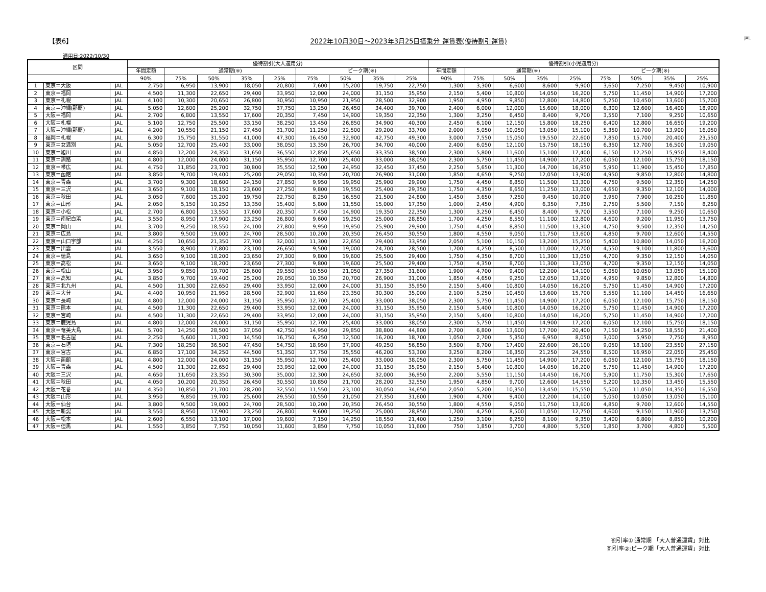【表6】 2022年10月30日～2023年3月25日搭乗分 運賃表(優待割引運賃) JAL
適用日:2022/10/30
| 区間 | | | 優待割引(大人適用分) | | | | | | | | | 優待割引(小児適用分) | | | | | | | | |
| --- | --- | --- | --- | --- | --- | --- | --- | --- | --- | --- | --- | --- | --- | --- | --- | --- | --- | --- | --- | --- |
| | | | 年間定額 | 通常期(※) | | | | ピーク期(※) | | | | 年間定額 | 通常期(※) | | | | ピーク期(※) | | | |
| | | | 90% | 75% | 50% | 35% | 25% | 75% | 50% | 35% | 25% | 90% | 75% | 50% | 35% | 25% | 75% | 50% | 35% | 25% |
| 1 | 東京＝大阪 | JAL | 2,750 | 6,950 | 13,900 | 18,050 | 20,800 | 7,600 | 15,200 | 19,750 | 22,750 | 1,300 | 3,300 | 6,600 | 8,600 | 9,900 | 3,650 | 7,250 | 9,450 | 10,900 |
| 2 | 東京＝福岡 | JAL | 4,500 | 11,300 | 22,650 | 29,400 | 33,950 | 12,000 | 24,000 | 31,150 | 35,950 | 2,150 | 5,400 | 10,800 | 14,050 | 16,200 | 5,750 | 11,450 | 14,900 | 17,200 |
| 3 | 東京＝札幌 | JAL | 4,100 | 10,300 | 20,650 | 26,800 | 30,950 | 10,950 | 21,950 | 28,500 | 32,900 | 1,950 | 4,950 | 9,850 | 12,800 | 14,800 | 5,250 | 10,450 | 13,600 | 15,700 |
| 4 | 東京＝沖縄(那覇) | JAL | 5,050 | 12,600 | 25,200 | 32,750 | 37,750 | 13,250 | 26,450 | 34,400 | 39,700 | 2,400 | 6,000 | 12,000 | 15,600 | 18,000 | 6,300 | 12,600 | 16,400 | 18,900 |
| 5 | 大阪＝福岡 | JAL | 2,700 | 6,800 | 13,550 | 17,600 | 20,350 | 7,450 | 14,900 | 19,350 | 22,350 | 1,300 | 3,250 | 6,450 | 8,400 | 9,700 | 3,550 | 7,100 | 9,250 | 10,650 |
| 6 | 大阪＝札幌 | JAL | 5,100 | 12,750 | 25,500 | 33,150 | 38,250 | 13,450 | 26,850 | 34,900 | 40,300 | 2,450 | 6,100 | 12,150 | 15,800 | 18,250 | 6,400 | 12,800 | 16,650 | 19,200 |
| 7 | 大阪＝沖縄(那覇) | JAL | 4,200 | 10,550 | 21,150 | 27,450 | 31,700 | 11,250 | 22,500 | 29,200 | 33,700 | 2,000 | 5,050 | 10,050 | 13,050 | 15,100 | 5,350 | 10,700 | 13,900 | 16,050 |
| 8 | 福岡＝札幌 | JAL | 6,300 | 15,750 | 31,550 | 41,000 | 47,300 | 16,450 | 32,900 | 42,750 | 49,300 | 3,000 | 7,550 | 15,050 | 19,550 | 22,600 | 7,850 | 15,700 | 20,400 | 23,550 |
| 9 | 東京＝女満別 | JAL | 5,050 | 12,700 | 25,400 | 33,000 | 38,050 | 13,350 | 26,700 | 34,700 | 40,000 | 2,400 | 6,050 | 12,100 | 15,750 | 18,150 | 6,350 | 12,700 | 16,500 | 19,050 |
| 10 | 東京＝旭川 | JAL | 4,850 | 12,200 | 24,350 | 31,650 | 36,550 | 12,850 | 25,650 | 33,350 | 38,500 | 2,300 | 5,800 | 11,600 | 15,100 | 17,400 | 6,150 | 12,250 | 15,950 | 18,400 |
| 11 | 東京＝釧路 | JAL | 4,800 | 12,000 | 24,000 | 31,150 | 35,950 | 12,700 | 25,400 | 33,000 | 38,050 | 2,300 | 5,750 | 11,450 | 14,900 | 17,200 | 6,050 | 12,100 | 15,750 | 18,150 |
| 12 | 東京＝帯広 | JAL | 4,750 | 11,850 | 23,700 | 30,800 | 35,550 | 12,500 | 24,950 | 32,450 | 37,450 | 2,250 | 5,650 | 11,300 | 14,700 | 16,950 | 5,950 | 11,900 | 15,450 | 17,850 |
| 13 | 東京＝函館 | JAL | 3,850 | 9,700 | 19,400 | 25,200 | 29,050 | 10,350 | 20,700 | 26,900 | 31,000 | 1,850 | 4,650 | 9,250 | 12,050 | 13,900 | 4,950 | 9,850 | 12,800 | 14,800 |
| 14 | 東京＝青森 | JAL | 3,700 | 9,300 | 18,600 | 24,150 | 27,850 | 9,950 | 19,950 | 25,900 | 29,900 | 1,750 | 4,450 | 8,850 | 11,500 | 13,300 | 4,750 | 9,500 | 12,350 | 14,250 |
| 15 | 東京＝三沢 | JAL | 3,650 | 9,100 | 18,150 | 23,600 | 27,250 | 9,800 | 19,550 | 25,400 | 29,350 | 1,750 | 4,350 | 8,650 | 11,250 | 13,000 | 4,650 | 9,350 | 12,100 | 14,000 |
| 16 | 東京＝秋田 | JAL | 3,050 | 7,600 | 15,200 | 19,750 | 22,750 | 8,250 | 16,550 | 21,500 | 24,800 | 1,450 | 3,650 | 7,250 | 9,450 | 10,900 | 3,950 | 7,900 | 10,250 | 11,850 |
| 17 | 東京＝山形 | JAL | 2,050 | 5,150 | 10,250 | 13,350 | 15,400 | 5,800 | 11,550 | 15,000 | 17,350 | 1,000 | 2,450 | 4,900 | 6,350 | 7,350 | 2,750 | 5,500 | 7,150 | 8,250 |
| 18 | 東京＝小松 | JAL | 2,700 | 6,800 | 13,550 | 17,600 | 20,350 | 7,450 | 14,900 | 19,350 | 22,350 | 1,300 | 3,250 | 6,450 | 8,400 | 9,700 | 3,550 | 7,100 | 9,250 | 10,650 |
| 19 | 東京＝南紀白浜 | JAL | 3,550 | 8,950 | 17,900 | 23,250 | 26,800 | 9,600 | 19,250 | 25,000 | 28,850 | 1,700 | 4,250 | 8,550 | 11,100 | 12,800 | 4,600 | 9,200 | 11,950 | 13,750 |
| 20 | 東京＝岡山 | JAL | 3,700 | 9,250 | 18,550 | 24,100 | 27,800 | 9,950 | 19,950 | 25,900 | 29,900 | 1,750 | 4,450 | 8,850 | 11,500 | 13,300 | 4,750 | 9,500 | 12,350 | 14,250 |
| 21 | 東京＝広島 | JAL | 3,800 | 9,500 | 19,000 | 24,700 | 28,500 | 10,200 | 20,350 | 26,450 | 30,550 | 1,800 | 4,550 | 9,050 | 11,750 | 13,600 | 4,850 | 9,700 | 12,600 | 14,550 |
| 22 | 東京＝山口宇部 | JAL | 4,250 | 10,650 | 21,350 | 27,700 | 32,000 | 11,300 | 22,650 | 29,400 | 33,950 | 2,050 | 5,100 | 10,150 | 13,200 | 15,250 | 5,400 | 10,800 | 14,050 | 16,200 |
| 23 | 東京＝出雲 | JAL | 3,550 | 8,900 | 17,800 | 23,100 | 26,650 | 9,500 | 19,000 | 24,700 | 28,500 | 1,700 | 4,250 | 8,500 | 11,000 | 12,700 | 4,550 | 9,100 | 11,800 | 13,600 |
| 24 | 東京＝徳島 | JAL | 3,650 | 9,100 | 18,200 | 23,650 | 27,300 | 9,800 | 19,600 | 25,500 | 29,400 | 1,750 | 4,350 | 8,700 | 11,300 | 13,050 | 4,700 | 9,350 | 12,150 | 14,050 |
| 25 | 東京＝高松 | JAL | 3,650 | 9,100 | 18,200 | 23,650 | 27,300 | 9,800 | 19,600 | 25,500 | 29,400 | 1,750 | 4,350 | 8,700 | 11,300 | 13,050 | 4,700 | 9,350 | 12,150 | 14,050 |
| 26 | 東京＝松山 | JAL | 3,950 | 9,850 | 19,700 | 25,600 | 29,550 | 10,550 | 21,050 | 27,350 | 31,600 | 1,900 | 4,700 | 9,400 | 12,200 | 14,100 | 5,050 | 10,050 | 13,050 | 15,100 |
| 27 | 東京＝高知 | JAL | 3,850 | 9,700 | 19,400 | 25,200 | 29,050 | 10,350 | 20,700 | 26,900 | 31,000 | 1,850 | 4,650 | 9,250 | 12,050 | 13,900 | 4,950 | 9,850 | 12,800 | 14,800 |
| 28 | 東京＝北九州 | JAL | 4,500 | 11,300 | 22,650 | 29,400 | 33,950 | 12,000 | 24,000 | 31,150 | 35,950 | 2,150 | 5,400 | 10,800 | 14,050 | 16,200 | 5,750 | 11,450 | 14,900 | 17,200 |
| 29 | 東京＝大分 | JAL | 4,400 | 10,950 | 21,950 | 28,500 | 32,900 | 11,650 | 23,350 | 30,300 | 35,000 | 2,100 | 5,250 | 10,450 | 13,600 | 15,700 | 5,550 | 11,100 | 14,450 | 16,650 |
| 30 | 東京＝長崎 | JAL | 4,800 | 12,000 | 24,000 | 31,150 | 35,950 | 12,700 | 25,400 | 33,000 | 38,050 | 2,300 | 5,750 | 11,450 | 14,900 | 17,200 | 6,050 | 12,100 | 15,750 | 18,150 |
| 31 | 東京＝熊本 | JAL | 4,500 | 11,300 | 22,650 | 29,400 | 33,950 | 12,000 | 24,000 | 31,150 | 35,950 | 2,150 | 5,400 | 10,800 | 14,050 | 16,200 | 5,750 | 11,450 | 14,900 | 17,200 |
| 32 | 東京＝宮崎 | JAL | 4,500 | 11,300 | 22,650 | 29,400 | 33,950 | 12,000 | 24,000 | 31,150 | 35,950 | 2,150 | 5,400 | 10,800 | 14,050 | 16,200 | 5,750 | 11,450 | 14,900 | 17,200 |
| 33 | 東京＝鹿児島 | JAL | 4,800 | 12,000 | 24,000 | 31,150 | 35,950 | 12,700 | 25,400 | 33,000 | 38,050 | 2,300 | 5,750 | 11,450 | 14,900 | 17,200 | 6,050 | 12,100 | 15,750 | 18,150 |
| 34 | 東京＝奄美大島 | JAL | 5,700 | 14,250 | 28,500 | 37,050 | 42,750 | 14,950 | 29,850 | 38,800 | 44,800 | 2,700 | 6,800 | 13,600 | 17,700 | 20,400 | 7,150 | 14,250 | 18,550 | 21,400 |
| 35 | 東京＝名古屋 | JAL | 2,250 | 5,600 | 11,200 | 14,550 | 16,750 | 6,250 | 12,500 | 16,200 | 18,700 | 1,050 | 2,700 | 5,350 | 6,950 | 8,050 | 3,000 | 5,950 | 7,750 | 8,950 |
| 36 | 東京＝石垣 | JAL | 7,300 | 18,250 | 36,500 | 47,450 | 54,750 | 18,950 | 37,900 | 49,250 | 56,850 | 3,500 | 8,700 | 17,400 | 22,600 | 26,100 | 9,050 | 18,100 | 23,550 | 27,150 |
| 37 | 東京＝宮古 | JAL | 6,850 | 17,100 | 34,250 | 44,500 | 51,350 | 17,750 | 35,550 | 46,200 | 53,300 | 3,250 | 8,200 | 16,350 | 21,250 | 24,550 | 8,500 | 16,950 | 22,050 | 25,450 |
| 38 | 大阪＝函館 | JAL | 4,800 | 12,000 | 24,000 | 31,150 | 35,950 | 12,700 | 25,400 | 33,000 | 38,050 | 2,300 | 5,750 | 11,450 | 14,900 | 17,200 | 6,050 | 12,100 | 15,750 | 18,150 |
| 39 | 大阪＝青森 | JAL | 4,500 | 11,300 | 22,650 | 29,400 | 33,950 | 12,000 | 24,000 | 31,150 | 35,950 | 2,150 | 5,400 | 10,800 | 14,050 | 16,200 | 5,750 | 11,450 | 14,900 | 17,200 |
| 40 | 大阪＝三沢 | JAL | 4,650 | 11,650 | 23,350 | 30,300 | 35,000 | 12,300 | 24,650 | 32,000 | 36,950 | 2,200 | 5,550 | 11,150 | 14,450 | 16,700 | 5,900 | 11,750 | 15,300 | 17,650 |
| 41 | 大阪＝秋田 | JAL | 4,050 | 10,200 | 20,350 | 26,450 | 30,550 | 10,850 | 21,700 | 28,200 | 32,550 | 1,950 | 4,850 | 9,700 | 12,600 | 14,550 | 5,200 | 10,350 | 13,450 | 15,550 |
| 42 | 大阪＝花巻 | JAL | 4,350 | 10,850 | 21,700 | 28,200 | 32,550 | 11,550 | 23,100 | 30,050 | 34,650 | 2,050 | 5,200 | 10,350 | 13,450 | 15,550 | 5,500 | 11,050 | 14,350 | 16,550 |
| 43 | 大阪＝山形 | JAL | 3,950 | 9,850 | 19,700 | 25,600 | 29,550 | 10,550 | 21,050 | 27,350 | 31,600 | 1,900 | 4,700 | 9,400 | 12,200 | 14,100 | 5,050 | 10,050 | 13,050 | 15,100 |
| 44 | 大阪＝仙台 | JAL | 3,800 | 9,500 | 19,000 | 24,700 | 28,500 | 10,200 | 20,350 | 26,450 | 30,550 | 1,800 | 4,550 | 9,050 | 11,750 | 13,600 | 4,850 | 9,700 | 12,600 | 14,550 |
| 45 | 大阪＝新潟 | JAL | 3,550 | 8,950 | 17,900 | 23,250 | 26,800 | 9,600 | 19,250 | 25,000 | 28,850 | 1,700 | 4,250 | 8,500 | 11,050 | 12,750 | 4,600 | 9,150 | 11,900 | 13,750 |
| 46 | 大阪＝松本 | JAL | 2,600 | 6,550 | 13,100 | 17,000 | 19,600 | 7,150 | 14,250 | 18,550 | 21,400 | 1,250 | 3,100 | 6,250 | 8,100 | 9,350 | 3,400 | 6,800 | 8,850 | 10,200 |
| 47 | 大阪＝但馬 | JAL | 1,550 | 3,850 | 7,750 | 10,050 | 11,600 | 3,850 | 7,750 | 10,050 | 11,600 | 750 | 1,850 | 3,700 | 4,800 | 5,500 | 1,850 | 3,700 | 4,800 | 5,500 |
割引率①:通常期 「大人普通運賃」対比
割引率②:ピーク期「大人普通運賃」対比